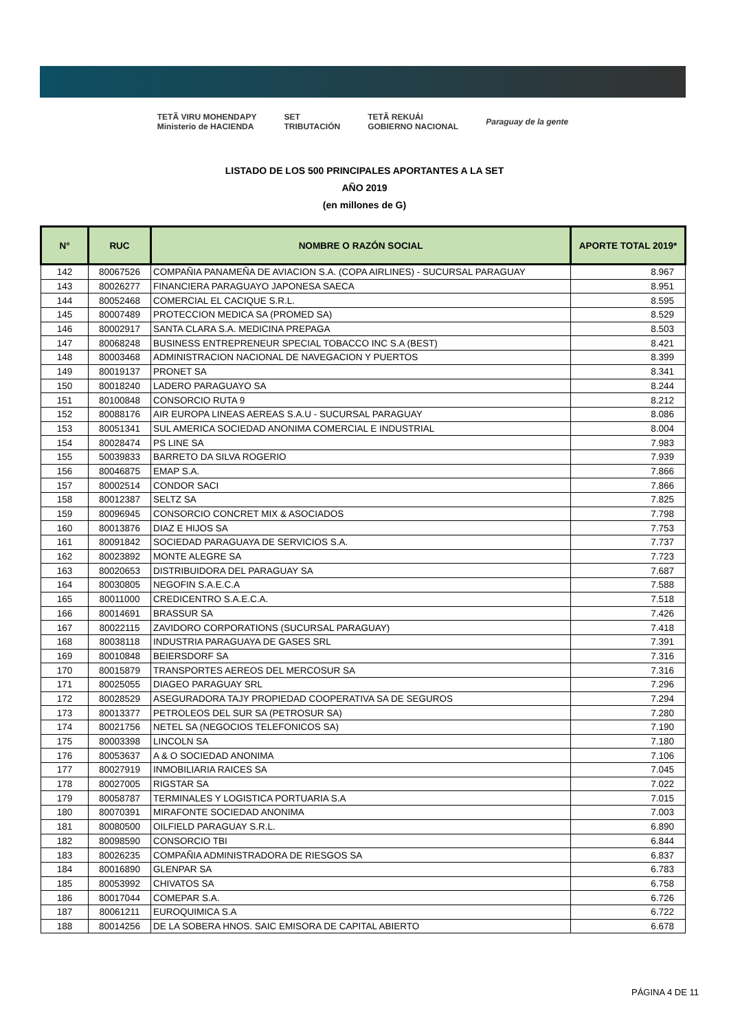TETÃ VIRU MOHENDAPY
Ministerio de HACIENDA SET
TRIBUTACIÓN TETÃ REKUÁI
GOBIERNO NACIONAL Paraguay de la gente
LISTADO DE LOS 500 PRINCIPALES APORTANTES A LA SET
AÑO 2019
(en millones de G)
| N° | RUC | NOMBRE O RAZÓN SOCIAL | APORTE TOTAL 2019* |
| --- | --- | --- | --- |
| 142 | 80067526 | COMPAÑIA PANAMEÑA DE AVIACION S.A. (COPA AIRLINES) - SUCURSAL PARAGUAY | 8.967 |
| 143 | 80026277 | FINANCIERA PARAGUAYO JAPONESA SAECA | 8.951 |
| 144 | 80052468 | COMERCIAL EL CACIQUE S.R.L. | 8.595 |
| 145 | 80007489 | PROTECCION MEDICA SA (PROMED SA) | 8.529 |
| 146 | 80002917 | SANTA CLARA S.A. MEDICINA PREPAGA | 8.503 |
| 147 | 80068248 | BUSINESS ENTREPRENEUR SPECIAL TOBACCO INC S.A (BEST) | 8.421 |
| 148 | 80003468 | ADMINISTRACION NACIONAL DE NAVEGACION Y PUERTOS | 8.399 |
| 149 | 80019137 | PRONET SA | 8.341 |
| 150 | 80018240 | LADERO PARAGUAYO SA | 8.244 |
| 151 | 80100848 | CONSORCIO RUTA 9 | 8.212 |
| 152 | 80088176 | AIR EUROPA LINEAS AEREAS S.A.U - SUCURSAL PARAGUAY | 8.086 |
| 153 | 80051341 | SUL AMERICA SOCIEDAD ANONIMA COMERCIAL E INDUSTRIAL | 8.004 |
| 154 | 80028474 | PS LINE SA | 7.983 |
| 155 | 50039833 | BARRETO DA SILVA ROGERIO | 7.939 |
| 156 | 80046875 | EMAP S.A. | 7.866 |
| 157 | 80002514 | CONDOR SACI | 7.866 |
| 158 | 80012387 | SELTZ SA | 7.825 |
| 159 | 80096945 | CONSORCIO CONCRET MIX & ASOCIADOS | 7.798 |
| 160 | 80013876 | DIAZ E HIJOS SA | 7.753 |
| 161 | 80091842 | SOCIEDAD PARAGUAYA DE SERVICIOS S.A. | 7.737 |
| 162 | 80023892 | MONTE ALEGRE SA | 7.723 |
| 163 | 80020653 | DISTRIBUIDORA DEL PARAGUAY SA | 7.687 |
| 164 | 80030805 | NEGOFIN S.A.E.C.A | 7.588 |
| 165 | 80011000 | CREDICENTRO S.A.E.C.A. | 7.518 |
| 166 | 80014691 | BRASSUR SA | 7.426 |
| 167 | 80022115 | ZAVIDORO CORPORATIONS (SUCURSAL PARAGUAY) | 7.418 |
| 168 | 80038118 | INDUSTRIA PARAGUAYA DE GASES SRL | 7.391 |
| 169 | 80010848 | BEIERSDORF SA | 7.316 |
| 170 | 80015879 | TRANSPORTES AEREOS DEL MERCOSUR SA | 7.316 |
| 171 | 80025055 | DIAGEO PARAGUAY SRL | 7.296 |
| 172 | 80028529 | ASEGURADORA TAJY PROPIEDAD COOPERATIVA SA DE SEGUROS | 7.294 |
| 173 | 80013377 | PETROLEOS DEL SUR SA (PETROSUR SA) | 7.280 |
| 174 | 80021756 | NETEL SA (NEGOCIOS TELEFONICOS SA) | 7.190 |
| 175 | 80003398 | LINCOLN SA | 7.180 |
| 176 | 80053637 | A & O SOCIEDAD ANONIMA | 7.106 |
| 177 | 80027919 | INMOBILIARIA RAICES SA | 7.045 |
| 178 | 80027005 | RIGSTAR SA | 7.022 |
| 179 | 80058787 | TERMINALES Y LOGISTICA PORTUARIA S.A | 7.015 |
| 180 | 80070391 | MIRAFONTE SOCIEDAD ANONIMA | 7.003 |
| 181 | 80080500 | OILFIELD PARAGUAY S.R.L. | 6.890 |
| 182 | 80098590 | CONSORCIO TBI | 6.844 |
| 183 | 80026235 | COMPAÑIA ADMINISTRADORA DE RIESGOS SA | 6.837 |
| 184 | 80016890 | GLENPAR SA | 6.783 |
| 185 | 80053992 | CHIVATOS SA | 6.758 |
| 186 | 80017044 | COMEPAR S.A. | 6.726 |
| 187 | 80061211 | EUROQUIMICA S.A | 6.722 |
| 188 | 80014256 | DE LA SOBERA HNOS. SAIC EMISORA DE CAPITAL ABIERTO | 6.678 |
PÁGINA 4 DE 11